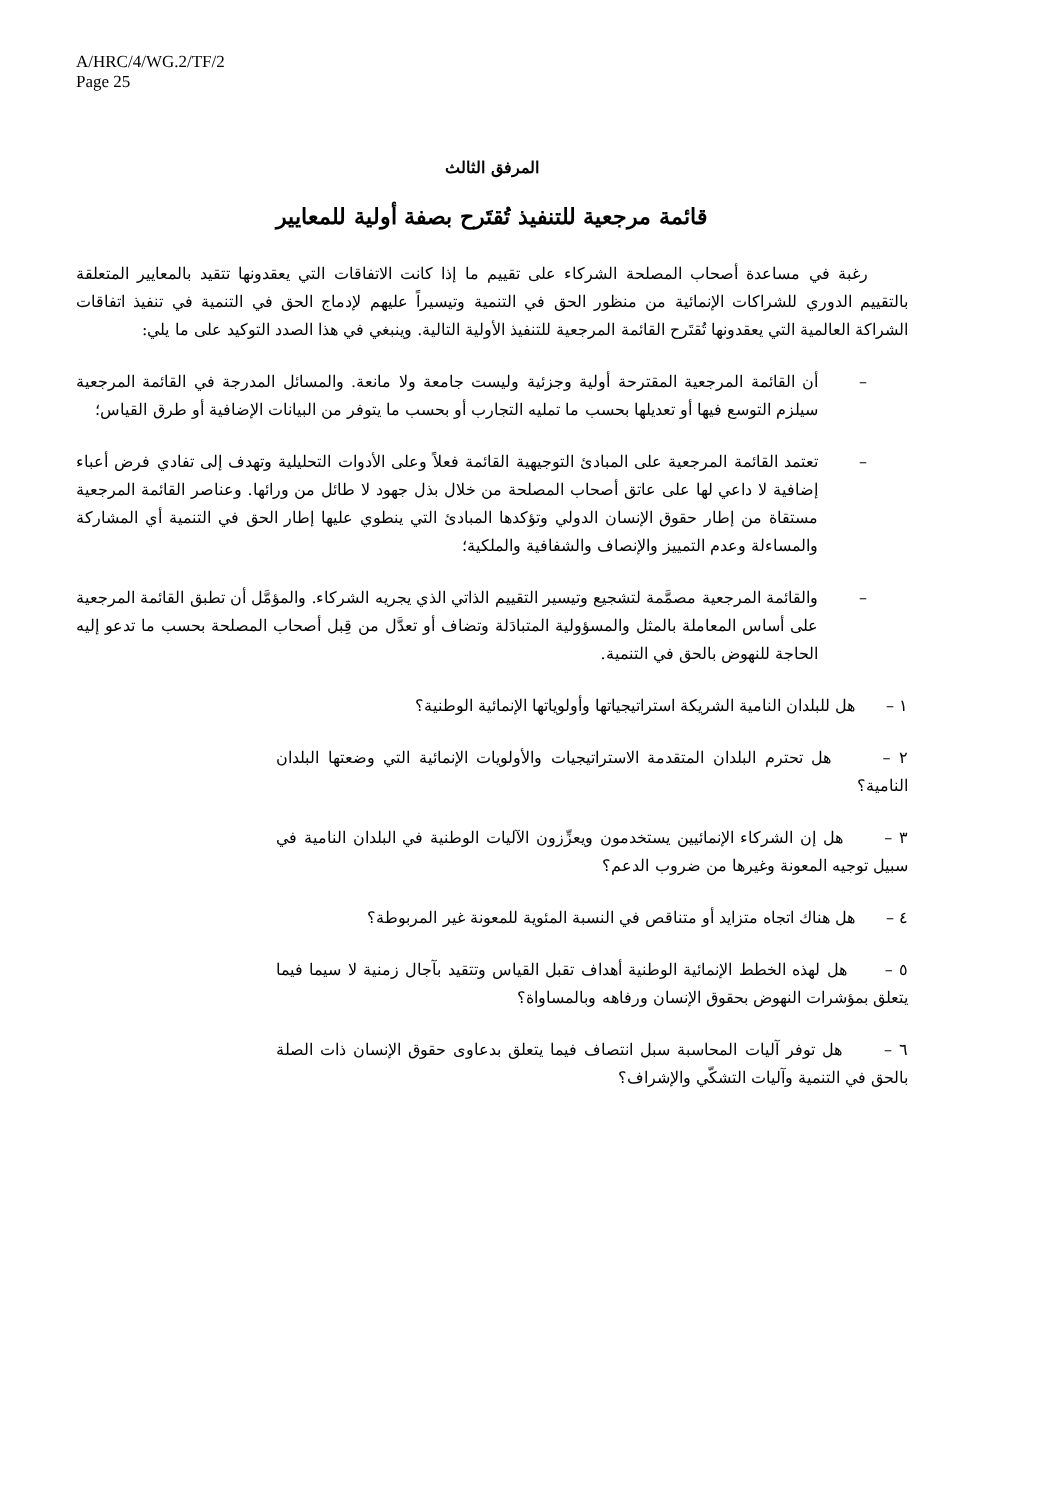A/HRC/4/WG.2/TF/2
Page 25
المرفق الثالث
قائمة مرجعية للتنفيذ تُقتَرح بصفة أولية للمعايير
رغبة في مساعدة أصحاب المصلحة الشركاء على تقييم ما إذا كانت الاتفاقات التي يعقدونها تتقيد بالمعايير المتعلقة بالتقييم الدوري للشراكات الإنمائية من منظور الحق في التنمية وتيسيراً عليهم لإدماج الحق في التنمية في تنفيذ اتفاقات الشراكة العالمية التي يعقدونها تُقتَرح القائمة المرجعية للتنفيذ الأولية التالية. وينبغي في هذا الصدد التوكيد على ما يلي:
– أن القائمة المرجعية المقترحة أولية وجزئية وليست جامعة ولا مانعة. والمسائل المدرجة في القائمة المرجعية سيلزم التوسع فيها أو تعديلها بحسب ما تمليه التجارب أو بحسب ما يتوفر من البيانات الإضافية أو طرق القياس؛
– تعتمد القائمة المرجعية على المبادئ التوجيهية القائمة فعلاً وعلى الأدوات التحليلية وتهدف إلى تفادي فرض أعباء إضافية لا داعي لها على عاتق أصحاب المصلحة من خلال بذل جهود لا طائل من ورائها. وعناصر القائمة المرجعية مستقاة من إطار حقوق الإنسان الدولي وتؤكدها المبادئ التي ينطوي عليها إطار الحق في التنمية أي المشاركة والمساءلة وعدم التمييز والإنصاف والشفافية والملكية؛
– والقائمة المرجعية مصمَّمة لتشجيع وتيسير التقييم الذاتي الذي يجريه الشركاء. والمؤمَّل أن تطبق القائمة المرجعية على أساس المعاملة بالمثل والمسؤولية المتبادَلة وتضاف أو تعدَّل من قِبل أصحاب المصلحة بحسب ما تدعو إليه الحاجة للنهوض بالحق في التنمية.
١ – هل للبلدان النامية الشريكة استراتيجياتها وأولوياتها الإنمائية الوطنية؟
٢ – هل تحترم البلدان المتقدمة الاستراتيجيات والأولويات الإنمائية التي وضعتها البلدان النامية؟
٣ – هل إن الشركاء الإنمائيين يستخدمون ويعزِّزون الآليات الوطنية في البلدان النامية في سبيل توجيه المعونة وغيرها من ضروب الدعم؟
٤ – هل هناك اتجاه متزايد أو متناقص في النسبة المئوية للمعونة غير المربوطة؟
٥ – هل لهذه الخطط الإنمائية الوطنية أهداف تقبل القياس وتتقيد بآجال زمنية لا سيما فيما يتعلق بمؤشرات النهوض بحقوق الإنسان ورفاهه وبالمساواة؟
٦ – هل توفر آليات المحاسبة سبل انتصاف فيما يتعلق بدعاوى حقوق الإنسان ذات الصلة بالحق في التنمية وآليات التشكّي والإشراف؟